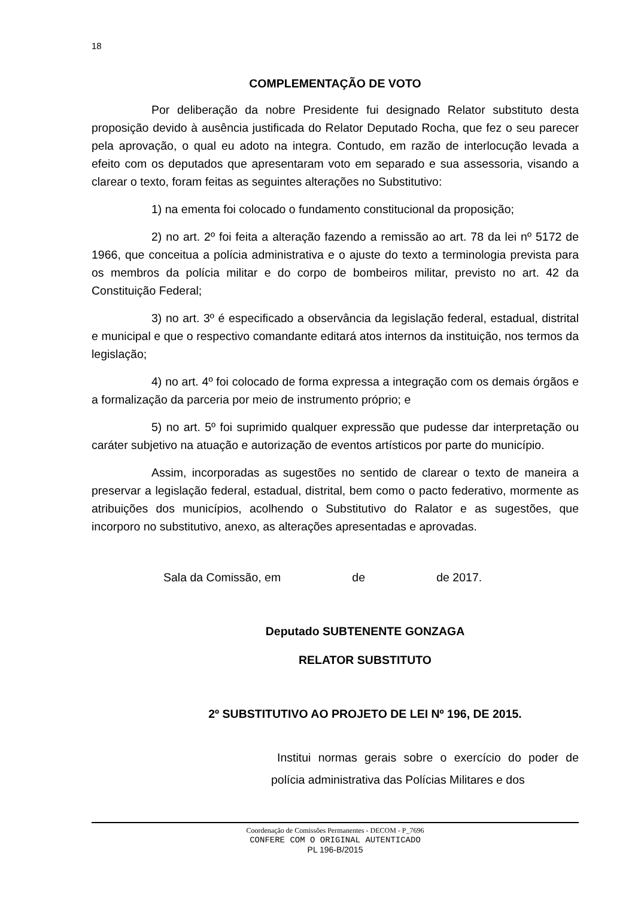18
COMPLEMENTAÇÃO DE VOTO
Por deliberação da nobre Presidente fui designado Relator substituto desta proposição devido à ausência justificada do Relator Deputado Rocha, que fez o seu parecer pela aprovação, o qual eu adoto na integra. Contudo, em razão de interlocução levada a efeito com os deputados que apresentaram voto em separado e sua assessoria, visando a clarear o texto, foram feitas as seguintes alterações no Substitutivo:
1) na ementa foi colocado o fundamento constitucional da proposição;
2) no art. 2º foi feita a alteração fazendo a remissão ao art. 78 da lei nº 5172 de 1966, que conceitua a polícia administrativa e o ajuste do texto a terminologia prevista para os membros da polícia militar e do corpo de bombeiros militar, previsto no art. 42 da Constituição Federal;
3) no art. 3º é especificado a observância da legislação federal, estadual, distrital e municipal e que o respectivo comandante editará atos internos da instituição, nos termos da legislação;
4) no art. 4º foi colocado de forma expressa a integração com os demais órgãos e a formalização da parceria por meio de instrumento próprio; e
5) no art. 5º foi suprimido qualquer expressão que pudesse dar interpretação ou caráter subjetivo na atuação e autorização de eventos artísticos por parte do município.
Assim, incorporadas as sugestões no sentido de clarear o texto de maneira a preservar a legislação federal, estadual, distrital, bem como o pacto federativo, mormente as atribuições dos municípios, acolhendo o Substitutivo do Ralator e as sugestões, que incorporo no substitutivo, anexo, as alterações apresentadas e aprovadas.
Sala da Comissão, em de de 2017.
Deputado SUBTENENTE GONZAGA
RELATOR SUBSTITUTO
2º SUBSTITUTIVO AO PROJETO DE LEI Nº 196, DE 2015.
Institui normas gerais sobre o exercício do poder de polícia administrativa das Polícias Militares e dos
Coordenação de Comissões Permanentes - DECOM - P_7696
CONFERE COM O ORIGINAL AUTENTICADO
PL 196-B/2015